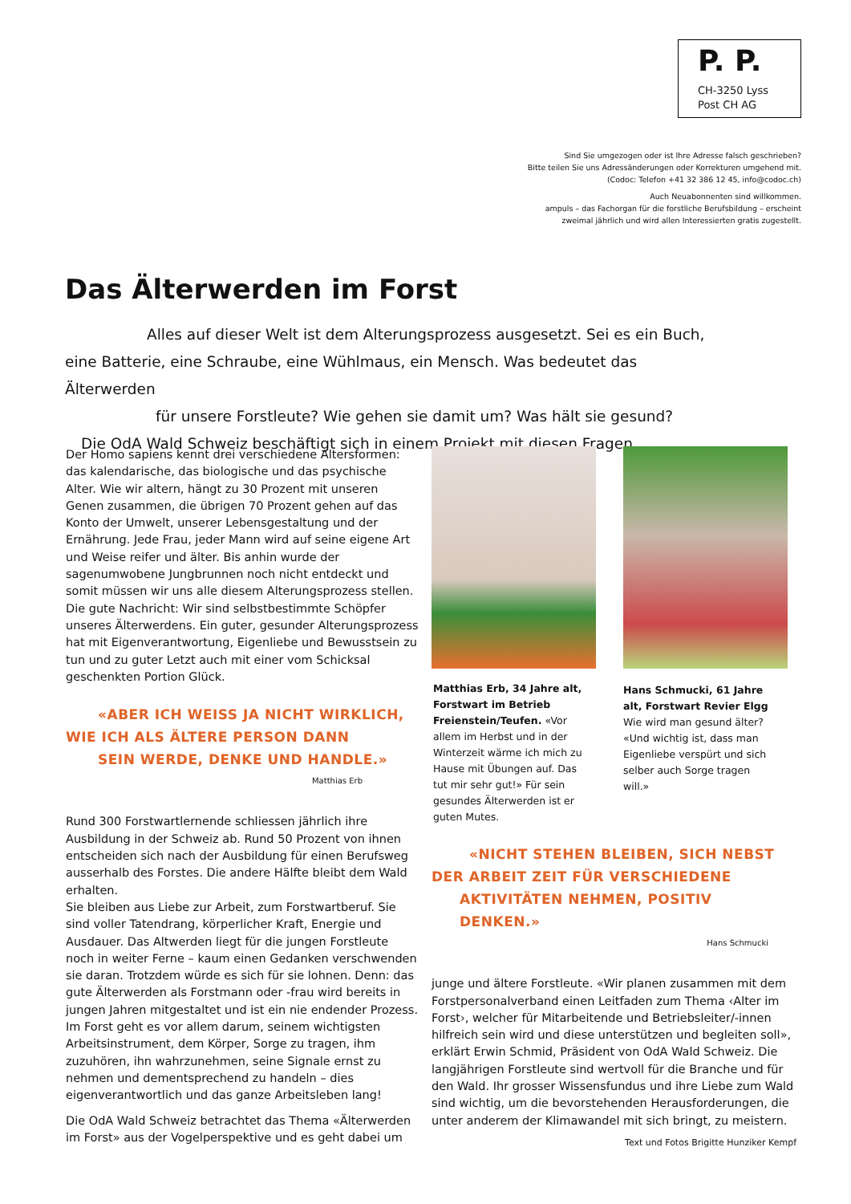P. P.
CH-3250 Lyss
Post CH AG
Sind Sie umgezogen oder ist Ihre Adresse falsch geschrieben?
Bitte teilen Sie uns Adressänderungen oder Korrekturen umgehend mit.
(Codoc: Telefon +41 32 386 12 45, info@codoc.ch)
Auch Neuabonnenten sind willkommen.
ampuls – das Fachorgan für die forstliche Berufsbildung – erscheint
zweimal jährlich und wird allen Interessierten gratis zugestellt.
Das Älterwerden im Forst
Alles auf dieser Welt ist dem Alterungsprozess ausgesetzt. Sei es ein Buch,
eine Batterie, eine Schraube, eine Wühlmaus, ein Mensch. Was bedeutet das Älterwerden
für unsere Forstleute? Wie gehen sie damit um? Was hält sie gesund?
Die OdA Wald Schweiz beschäftigt sich in einem Projekt mit diesen Fragen.
Der Homo sapiens kennt drei verschiedene Altersformen: das kalendarische, das biologische und das psychische Alter. Wie wir altern, hängt zu 30 Prozent mit unseren Genen zusammen, die übrigen 70 Prozent gehen auf das Konto der Umwelt, unserer Lebensgestaltung und der Ernährung. Jede Frau, jeder Mann wird auf seine eigene Art und Weise reifer und älter. Bis anhin wurde der sagenumwobene Jungbrunnen noch nicht entdeckt und somit müssen wir uns alle diesem Alterungsprozess stellen. Die gute Nachricht: Wir sind selbstbestimmte Schöpfer unseres Älterwerdens. Ein guter, gesunder Alterungsprozess hat mit Eigenverantwortung, Eigenliebe und Bewusstsein zu tun und zu guter Letzt auch mit einer vom Schicksal geschenkten Portion Glück.
«ABER ICH WEISS JA NICHT WIRKLICH,
WIE ICH ALS ÄLTERE PERSON DANN
SEIN WERDE, DENKE UND HANDLE.»
Matthias Erb
Rund 300 Forstwartlernende schliessen jährlich ihre Ausbildung in der Schweiz ab. Rund 50 Prozent von ihnen entscheiden sich nach der Ausbildung für einen Berufsweg ausserhalb des Forstes. Die andere Hälfte bleibt dem Wald erhalten.
Sie bleiben aus Liebe zur Arbeit, zum Forstwartberuf. Sie sind voller Tatendrang, körperlicher Kraft, Energie und Ausdauer. Das Altwerden liegt für die jungen Forstleute noch in weiter Ferne – kaum einen Gedanken verschwenden sie daran. Trotzdem würde es sich für sie lohnen. Denn: das gute Älterwerden als Forstmann oder -frau wird bereits in jungen Jahren mitgestaltet und ist ein nie endender Prozess. Im Forst geht es vor allem darum, seinem wichtigsten Arbeitsinstrument, dem Körper, Sorge zu tragen, ihm zuzuhören, ihn wahrzunehmen, seine Signale ernst zu nehmen und dementsprechend zu handeln – dies eigenverantwortlich und das ganze Arbeitsleben lang!
Die OdA Wald Schweiz betrachtet das Thema «Älterwerden im Forst» aus der Vogelperspektive und es geht dabei um
Matthias Erb, 34 Jahre alt, Forstwart im Betrieb Freienstein/Teufen. «Vor allem im Herbst und in der Winterzeit wärme ich mich zu Hause mit Übungen auf. Das tut mir sehr gut!» Für sein gesundes Älterwerden ist er guten Mutes.
Hans Schmucki, 61 Jahre alt, Forstwart Revier Elgg
Wie wird man gesund älter? «Und wichtig ist, dass man Eigenliebe verspürt und sich selber auch Sorge tragen will.»
«NICHT STEHEN BLEIBEN, SICH NEBST
DER ARBEIT ZEIT FÜR VERSCHIEDENE
AKTIVITÄTEN NEHMEN, POSITIV DENKEN.»
Hans Schmucki
junge und ältere Forstleute. «Wir planen zusammen mit dem Forstpersonalverband einen Leitfaden zum Thema ‹Alter im Forst›, welcher für Mitarbeitende und Betriebsleiter/-innen hilfreich sein wird und diese unterstützen und begleiten soll», erklärt Erwin Schmid, Präsident von OdA Wald Schweiz. Die langjährigen Forstleute sind wertvoll für die Branche und für den Wald. Ihr grosser Wissensfundus und ihre Liebe zum Wald sind wichtig, um die bevorstehenden Herausforderungen, die unter anderem der Klimawandel mit sich bringt, zu meistern.
Text und Fotos Brigitte Hunziker Kempf